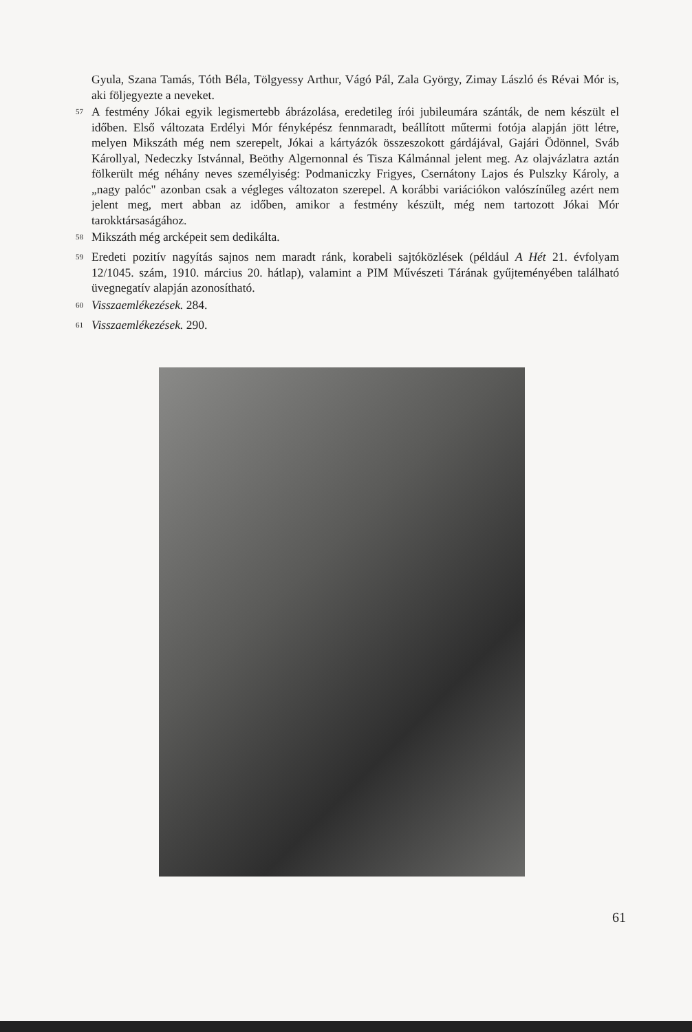Gyula, Szana Tamás, Tóth Béla, Tölgyessy Arthur, Vágó Pál, Zala György, Zimay László és Révai Mór is, aki följegyezte a neveket.
<sup>57</sup>
A festmény Jókai egyik legismertebb ábrázolása, eredetileg írói jubileumára szánták, de nem készült el időben. Első változata Erdélyi Mór fényképész fennmaradt, beállított műtermi fotója alapján jött létre, melyen Mikszáth még nem szerepelt, Jókai a kártyázók összeszokott gárdájával, Gajári Ödönnel, Sváb Károllyal, Nedeczky Istvánnal, Beöthy Algernonnal és Tisza Kálmánnal jelent meg. Az olajvázlatra aztán fölkerült még néhány neves személyiség: Podmaniczky Frigyes, Csernátony Lajos és Pulszky Károly, a „nagy palóc" azonban csak a végleges változaton szerepel. A korábbi variációkon valószínűleg azért nem jelent meg, mert abban az időben, amikor a festmény készült, még nem tartozott Jókai Mór tarokktársaságához.
<sup>58</sup>
Mikszáth még arcképeit sem dedikálta.
<sup>59</sup>
Eredeti pozitív nagyítás sajnos nem maradt ránk, korabeli sajtóközlések (például A Hét 21. évfolyam 12/1045. szám, 1910. március 20. hátlap), valamint a PIM Művészeti Tárának gyűjteményében található üvegnegatív alapján azonosítható.
<sup>60</sup>
Visszaemlékezések. 284.
<sup>61</sup>
Visszaemlékezések. 290.
61